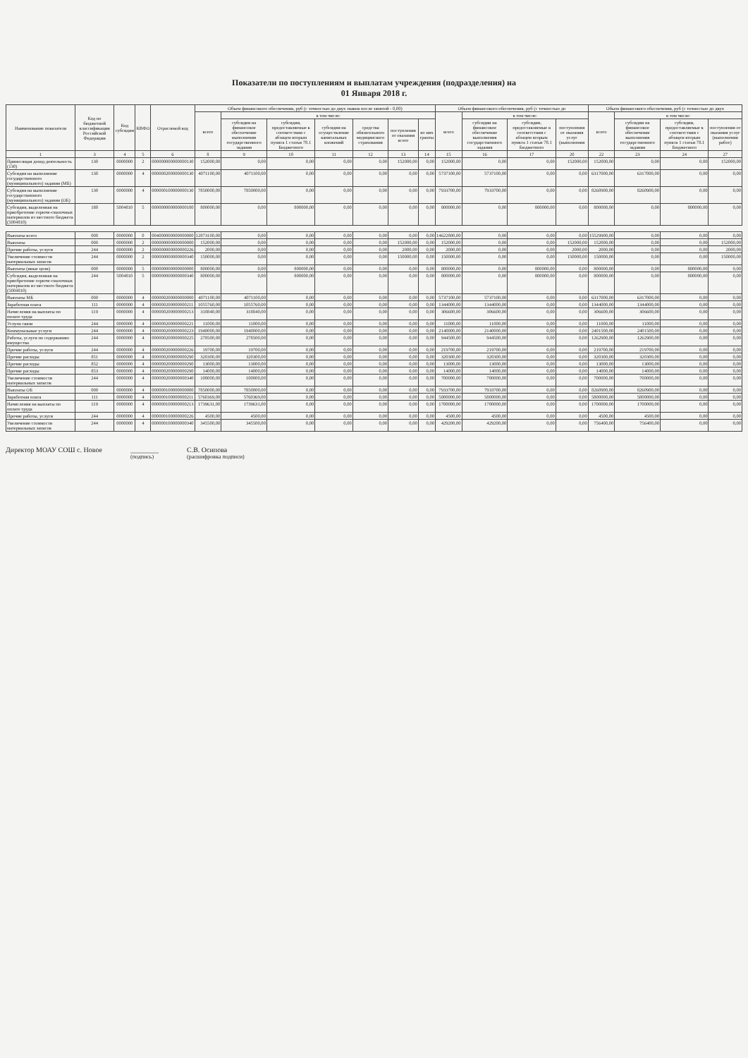Показатели по поступлениям и выплатам учреждения (подразделения) на
01 Января 2018 г.
| Наименование показателя | Код по бюджетной классификации Российской Федерации | Код субсидии | КВФО | Отраслевой код | Объем финансового обеспечения, руб (с точностью до двух знаков после запятой - 0,00) | | | | | | | Объем финансового обеспечения, руб (с точностью до | | | | Объем финансового обеспечения, руб (с точностью до двух | | | |
| --- | --- | --- | --- | --- | --- | --- | --- | --- | --- | --- | --- | --- | --- | --- | --- | --- | --- | --- | --- |
| | | | | | всего | в том числе: | | | | | | всего | в том числе: | | | всего | в том числе: | | |
| | | | | | | субсидии на финансовое обеспечение выполнения государственного задания | субсидии, предоставляемые в соответствии с абзацем вторым пункта 1 статьи 78.1 Бюджетного | субсидии на осуществление капитальных вложений | средства обязательного медицинского страхования | поступления от оказания всего | из них гранты | | субсидии на финансовое обеспечение выполнения государственного задания | субсидии, предоставляемые в соответствии с абзацем вторым пункта 1 статьи 78.1 Бюджетного | поступления от оказания услуг (выполнения | | субсидии на финансовое обеспечение выполнения государственного задания | субсидии, предоставляемые в соответствии с абзацем вторым пункта 1 статьи 78.1 Бюджетного | поступления от оказания услуг (выполнения работ) |
| 1 | 3 | 4 | 5 | 6 | 8 | 9 | 10 | 11 | 12 | 13 | 14 | 15 | 16 | 17 | 20 | 22 | 23 | 24 | 27 |
| Приносящая доход деятельность (130) | 130 | 0000000 | 2 | 000000000000000130 | 152000,00 | 0,00 | 0,00 | 0,00 | 0,00 | 152000,00 | 0,00 | 152000,00 | 0,00 | 0,00 | 152000,00 | 152000,00 | 0,00 | 0,00 | 152000,00 |
| Субсидия на выполнение государственного (муниципального) задания (МБ) | 130 | 0000000 | 4 | 000000200000000130 | 4071100,00 | 4071100,00 | 0,00 | 0,00 | 0,00 | 0,00 | 0,00 | 5737100,00 | 5737100,00 | 0,00 | 0,00 | 6317000,00 | 6317000,00 | 0,00 | 0,00 |
| Субсидия на выполнение государственного (муниципального) задания (ОБ) | 130 | 0000000 | 4 | 000000100000000130 | 7850000,00 | 7850000,00 | 0,00 | 0,00 | 0,00 | 0,00 | 0,00 | 7933700,00 | 7933700,00 | 0,00 | 0,00 | 8260900,00 | 8260900,00 | 0,00 | 0,00 |
| Субсидия, выделенная на приобретение горюче-смазочных материалов из местного бюджета (5004810) | 180 | 5004810 | 5 | 000000000000000180 | 800000,00 | 0,00 | 800000,00 | 0,00 | 0,00 | 0,00 | 0,00 | 800000,00 | 0,00 | 800000,00 | 0,00 | 800000,00 | 0,00 | 800000,00 | 0,00 |
| Выплаты всего | 000 | 0000000 | 0 | 004000000000000000 | 12873100,00 | 0,00 | 0,00 | 0,00 | 0,00 | 0,00 | 0,00 | 14622800,00 | 0,00 | 0,00 | 0,00 | 15529900,00 | 0,00 | 0,00 | 0,00 |
| Выплаты | 000 | 0000000 | 2 | 000000000000000000 | 152000,00 | 0,00 | 0,00 | 0,00 | 0,00 | 152000,00 | 0,00 | 152000,00 | 0,00 | 0,00 | 152000,00 | 152000,00 | 0,00 | 0,00 | 152000,00 |
| Прочие работы, услуги | 244 | 0000000 | 2 | 000000000000000226 | 2000,00 | 0,00 | 0,00 | 0,00 | 0,00 | 2000,00 | 0,00 | 2000,00 | 0,00 | 0,00 | 2000,00 | 2000,00 | 0,00 | 0,00 | 2000,00 |
| Увеличение стоимости материальных запасов | 244 | 0000000 | 2 | 000000000000000340 | 150000,00 | 0,00 | 0,00 | 0,00 | 0,00 | 150000,00 | 0,00 | 150000,00 | 0,00 | 0,00 | 150000,00 | 150000,00 | 0,00 | 0,00 | 150000,00 |
| Выплаты (иные цели) | 000 | 0000000 | 5 | 000000000000000000 | 800000,00 | 0,00 | 800000,00 | 0,00 | 0,00 | 0,00 | 0,00 | 800000,00 | 0,00 | 800000,00 | 0,00 | 800000,00 | 0,00 | 800000,00 | 0,00 |
| Субсидия, выделенная на приобретение горюче-смазочных материалов из местного бюджета (5004810) | 244 | 5004810 | 5 | 000000000000000340 | 800000,00 | 0,00 | 800000,00 | 0,00 | 0,00 | 0,00 | 0,00 | 800000,00 | 0,00 | 800000,00 | 0,00 | 800000,00 | 0,00 | 800000,00 | 0,00 |
| Выплаты МБ | 000 | 0000000 | 4 | 000000200000000000 | 4071100,00 | 4071100,00 | 0,00 | 0,00 | 0,00 | 0,00 | 0,00 | 5737100,00 | 5737100,00 | 0,00 | 0,00 | 6317000,00 | 6317000,00 | 0,00 | 0,00 |
| Заработная плата | 111 | 0000000 | 4 | 000000200000000211 | 1055760,00 | 1055760,00 | 0,00 | 0,00 | 0,00 | 0,00 | 0,00 | 1344000,00 | 1344000,00 | 0,00 | 0,00 | 1344000,00 | 1344000,00 | 0,00 | 0,00 |
| Начисления на выплаты по оплате труда | 119 | 0000000 | 4 | 000000200000000213 | 318840,00 | 318840,00 | 0,00 | 0,00 | 0,00 | 0,00 | 0,00 | 306600,00 | 306600,00 | 0,00 | 0,00 | 306600,00 | 306600,00 | 0,00 | 0,00 |
| Услуги связи | 244 | 0000000 | 4 | 000000200000000221 | 11000,00 | 11000,00 | 0,00 | 0,00 | 0,00 | 0,00 | 0,00 | 11000,00 | 11000,00 | 0,00 | 0,00 | 11000,00 | 11000,00 | 0,00 | 0,00 |
| Коммунальные услуги | 244 | 0000000 | 4 | 000000200000000223 | 1940000,00 | 1940000,00 | 0,00 | 0,00 | 0,00 | 0,00 | 0,00 | 2140000,00 | 2140000,00 | 0,00 | 0,00 | 2401500,00 | 2401500,00 | 0,00 | 0,00 |
| Работы, услуги по содержанию имущества | 244 | 0000000 | 4 | 000000200000000225 | 278500,00 | 278500,00 | 0,00 | 0,00 | 0,00 | 0,00 | 0,00 | 944500,00 | 944500,00 | 0,00 | 0,00 | 1262900,00 | 1262900,00 | 0,00 | 0,00 |
| Прочие работы, услуги | 244 | 0000000 | 4 | 000000200000000226 | 19700,00 | 19700,00 | 0,00 | 0,00 | 0,00 | 0,00 | 0,00 | 219700,00 | 219700,00 | 0,00 | 0,00 | 219700,00 | 219700,00 | 0,00 | 0,00 |
| Прочие расходы | 851 | 0000000 | 4 | 000000200000000290 | 320300,00 | 320300,00 | 0,00 | 0,00 | 0,00 | 0,00 | 0,00 | 320300,00 | 320300,00 | 0,00 | 0,00 | 320300,00 | 320300,00 | 0,00 | 0,00 |
| Прочие расходы | 852 | 0000000 | 4 | 000000200000000290 | 13000,00 | 13000,00 | 0,00 | 0,00 | 0,00 | 0,00 | 0,00 | 13000,00 | 13000,00 | 0,00 | 0,00 | 13000,00 | 13000,00 | 0,00 | 0,00 |
| Прочие расходы | 853 | 0000000 | 4 | 000000200000000290 | 14000,00 | 14000,00 | 0,00 | 0,00 | 0,00 | 0,00 | 0,00 | 14000,00 | 14000,00 | 0,00 | 0,00 | 14000,00 | 14000,00 | 0,00 | 0,00 |
| Увеличение стоимости материальных запасов | 244 | 0000000 | 4 | 000000200000000340 | 100000,00 | 100000,00 | 0,00 | 0,00 | 0,00 | 0,00 | 0,00 | 700000,00 | 700000,00 | 0,00 | 0,00 | 700000,00 | 700000,00 | 0,00 | 0,00 |
| Выплаты ОБ | 000 | 0000000 | 4 | 000000100000000000 | 7850000,00 | 7850000,00 | 0,00 | 0,00 | 0,00 | 0,00 | 0,00 | 7933700,00 | 7933700,00 | 0,00 | 0,00 | 8260900,00 | 8260900,00 | 0,00 | 0,00 |
| Заработная плата | 111 | 0000000 | 4 | 000000100000000211 | 5760369,00 | 5760369,00 | 0,00 | 0,00 | 0,00 | 0,00 | 0,00 | 5800000,00 | 5800000,00 | 0,00 | 0,00 | 5800000,00 | 5800000,00 | 0,00 | 0,00 |
| Начисления на выплаты по оплате труда | 119 | 0000000 | 4 | 000000100000000213 | 1739631,00 | 1739631,00 | 0,00 | 0,00 | 0,00 | 0,00 | 0,00 | 1700000,00 | 1700000,00 | 0,00 | 0,00 | 1700000,00 | 1700000,00 | 0,00 | 0,00 |
| Прочие работы, услуги | 244 | 0000000 | 4 | 000000100000000226 | 4500,00 | 4500,00 | 0,00 | 0,00 | 0,00 | 0,00 | 0,00 | 4500,00 | 4500,00 | 0,00 | 0,00 | 4500,00 | 4500,00 | 0,00 | 0,00 |
| Увеличение стоимости материальных запасов | 244 | 0000000 | 4 | 000000100000000340 | 345500,00 | 345500,00 | 0,00 | 0,00 | 0,00 | 0,00 | 0,00 | 429200,00 | 429200,00 | 0,00 | 0,00 | 756400,00 | 756400,00 | 0,00 | 0,00 |
Директор МОАУ СОШ с. Новое ________
(подпись)
С.В. Осипова
(расшифровка подписи)